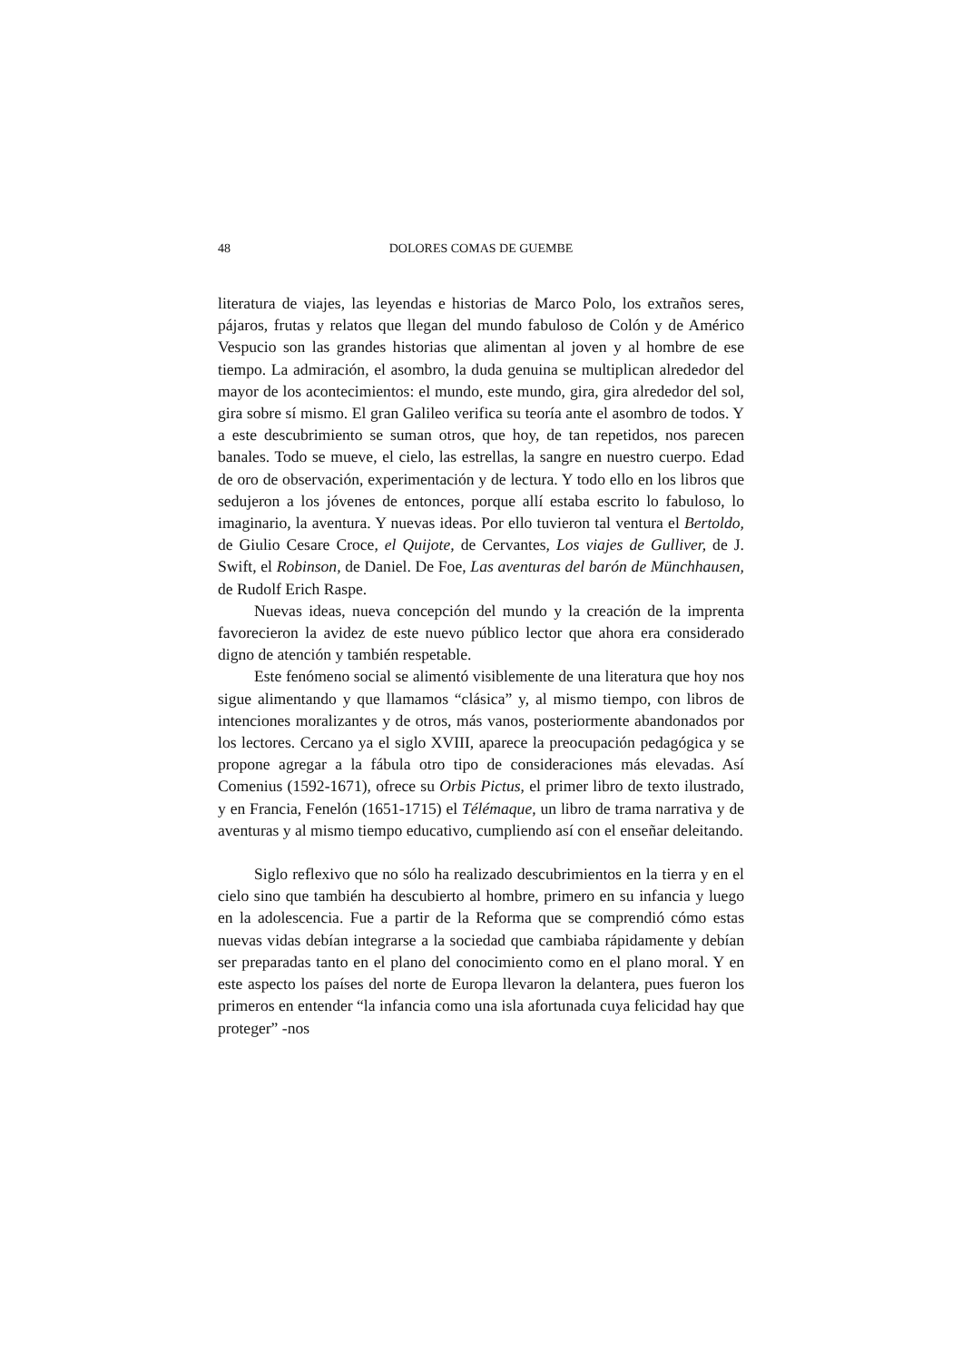48 DOLORES COMAS DE GUEMBE
literatura de viajes, las leyendas e historias de Marco Polo, los extraños seres, pájaros, frutas y relatos que llegan del mundo fabuloso de Colón y de Américo Vespucio son las grandes historias que alimentan al joven y al hombre de ese tiempo. La admiración, el asombro, la duda genuina se multiplican alrededor del mayor de los acontecimientos: el mundo, este mundo, gira, gira alrededor del sol, gira sobre sí mismo. El gran Galileo verifica su teoría ante el asombro de todos. Y a este descubrimiento se suman otros, que hoy, de tan repetidos, nos parecen banales. Todo se mueve, el cielo, las estrellas, la sangre en nuestro cuerpo. Edad de oro de observación, experimentación y de lectura. Y todo ello en los libros que sedujeron a los jóvenes de entonces, porque allí estaba escrito lo fabuloso, lo imaginario, la aventura. Y nuevas ideas. Por ello tuvieron tal ventura el Bertoldo, de Giulio Cesare Croce, el Quijote, de Cervantes, Los viajes de Gulliver, de J. Swift, el Robinson, de Daniel. De Foe, Las aventuras del barón de Münchhausen, de Rudolf Erich Raspe.
Nuevas ideas, nueva concepción del mundo y la creación de la imprenta favorecieron la avidez de este nuevo público lector que ahora era considerado digno de atención y también respetable.
Este fenómeno social se alimentó visiblemente de una literatura que hoy nos sigue alimentando y que llamamos “clásica” y, al mismo tiempo, con libros de intenciones moralizantes y de otros, más vanos, posteriormente abandonados por los lectores. Cercano ya el siglo XVIII, aparece la preocupación pedagógica y se propone agregar a la fábula otro tipo de consideraciones más elevadas. Así Comenius (1592-1671), ofrece su Orbis Pictus, el primer libro de texto ilustrado, y en Francia, Fenelón (1651-1715) el Télémaque, un libro de trama narrativa y de aventuras y al mismo tiempo educativo, cumpliendo así con el enseñar deleitando.
Siglo reflexivo que no sólo ha realizado descubrimientos en la tierra y en el cielo sino que también ha descubierto al hombre, primero en su infancia y luego en la adolescencia. Fue a partir de la Reforma que se comprendió cómo estas nuevas vidas debían integrarse a la sociedad que cambiaba rápidamente y debían ser preparadas tanto en el plano del conocimiento como en el plano moral. Y en este aspecto los países del norte de Europa llevaron la delantera, pues fueron los primeros en entender “la infancia como una isla afortunada cuya felicidad hay que proteger” -nos